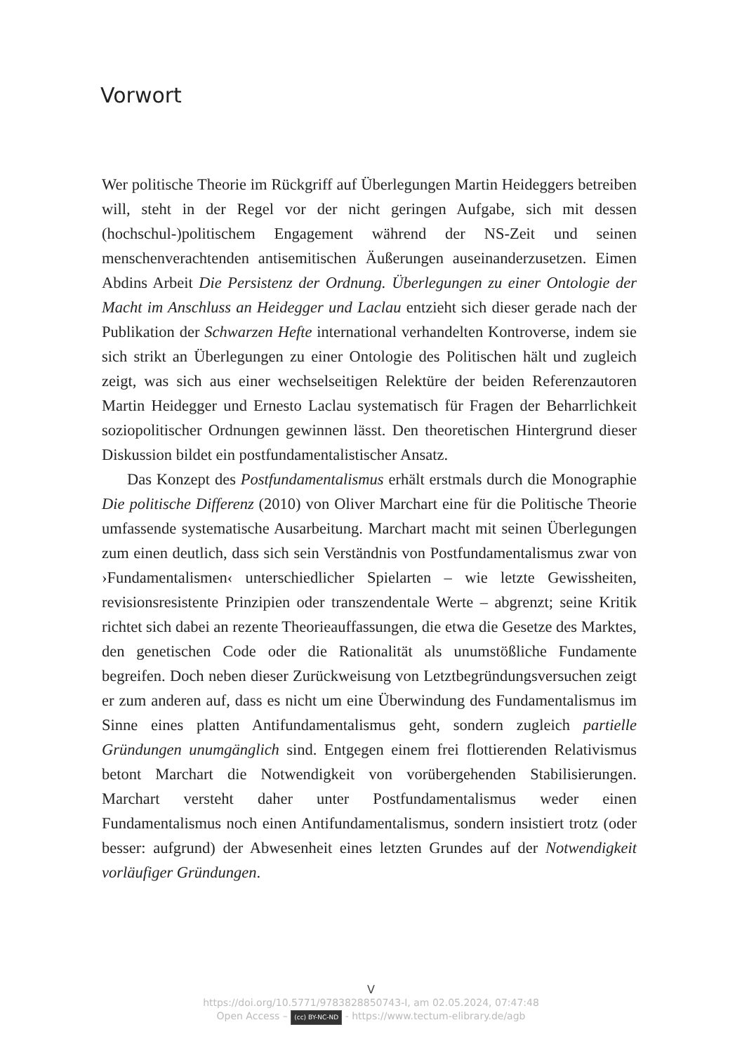Vorwort
Wer politische Theorie im Rückgriff auf Überlegungen Martin Heideggers betreiben will, steht in der Regel vor der nicht geringen Aufgabe, sich mit dessen (hochschul-)politischem Engagement während der NS-Zeit und seinen menschenverachtenden antisemitischen Äußerungen auseinander­zusetzen. Eimen Abdins Arbeit Die Persistenz der Ordnung. Überlegungen zu einer Ontologie der Macht im Anschluss an Heidegger und Laclau ent­zieht sich dieser gerade nach der Publikation der Schwarzen Hefte inter­national verhandelten Kontroverse, indem sie sich strikt an Überlegun­gen zu einer Ontologie des Politischen hält und zugleich zeigt, was sich aus einer wechselseitigen Relektüre der beiden Referenzautoren Martin Heidegger und Ernesto Laclau systematisch für Fragen der Beharrlich­keit soziopolitischer Ordnungen gewinnen lässt. Den theoretischen Hin­tergrund dieser Diskussion bildet ein postfundamentalistischer Ansatz.
Das Konzept des Postfundamentalismus erhält erstmals durch die Monographie Die politische Differenz (2010) von Oliver Marchart eine für die Politische Theorie umfassende systematische Ausarbeitung. Mar­chart macht mit seinen Überlegungen zum einen deutlich, dass sich sein Verständnis von Postfundamentalismus zwar von ›Fundamentalismen‹ unterschiedlicher Spielarten – wie letzte Gewissheiten, revisionsresisten­te Prinzipien oder transzendentale Werte – abgrenzt; seine Kritik rich­tet sich dabei an rezente Theorieauffassungen, die etwa die Gesetze des Marktes, den genetischen Code oder die Rationalität als unumstößliche Fundamente begreifen. Doch neben dieser Zurückweisung von Letzt­begründungsversuchen zeigt er zum anderen auf, dass es nicht um eine Überwindung des Fundamentalismus im Sinne eines platten Antifunda­mentalismus geht, sondern zugleich partielle Gründungen unumgänglich sind. Entgegen einem frei flottierenden Relativismus betont Marchart die Notwendigkeit von vorübergehenden Stabilisierungen. Marchart ver­steht daher unter Postfundamentalismus weder einen Fundamentalismus noch einen Antifundamentalismus, sondern insistiert trotz (oder besser: aufgrund) der Abwesenheit eines letzten Grundes auf der Notwendigkeit vorläufiger Gründungen.
V
https://doi.org/10.5771/9783828850743-I, am 02.05.2024, 07:47:48
Open Access – (cc) BY-NC-ND - https://www.tectum-elibrary.de/agb